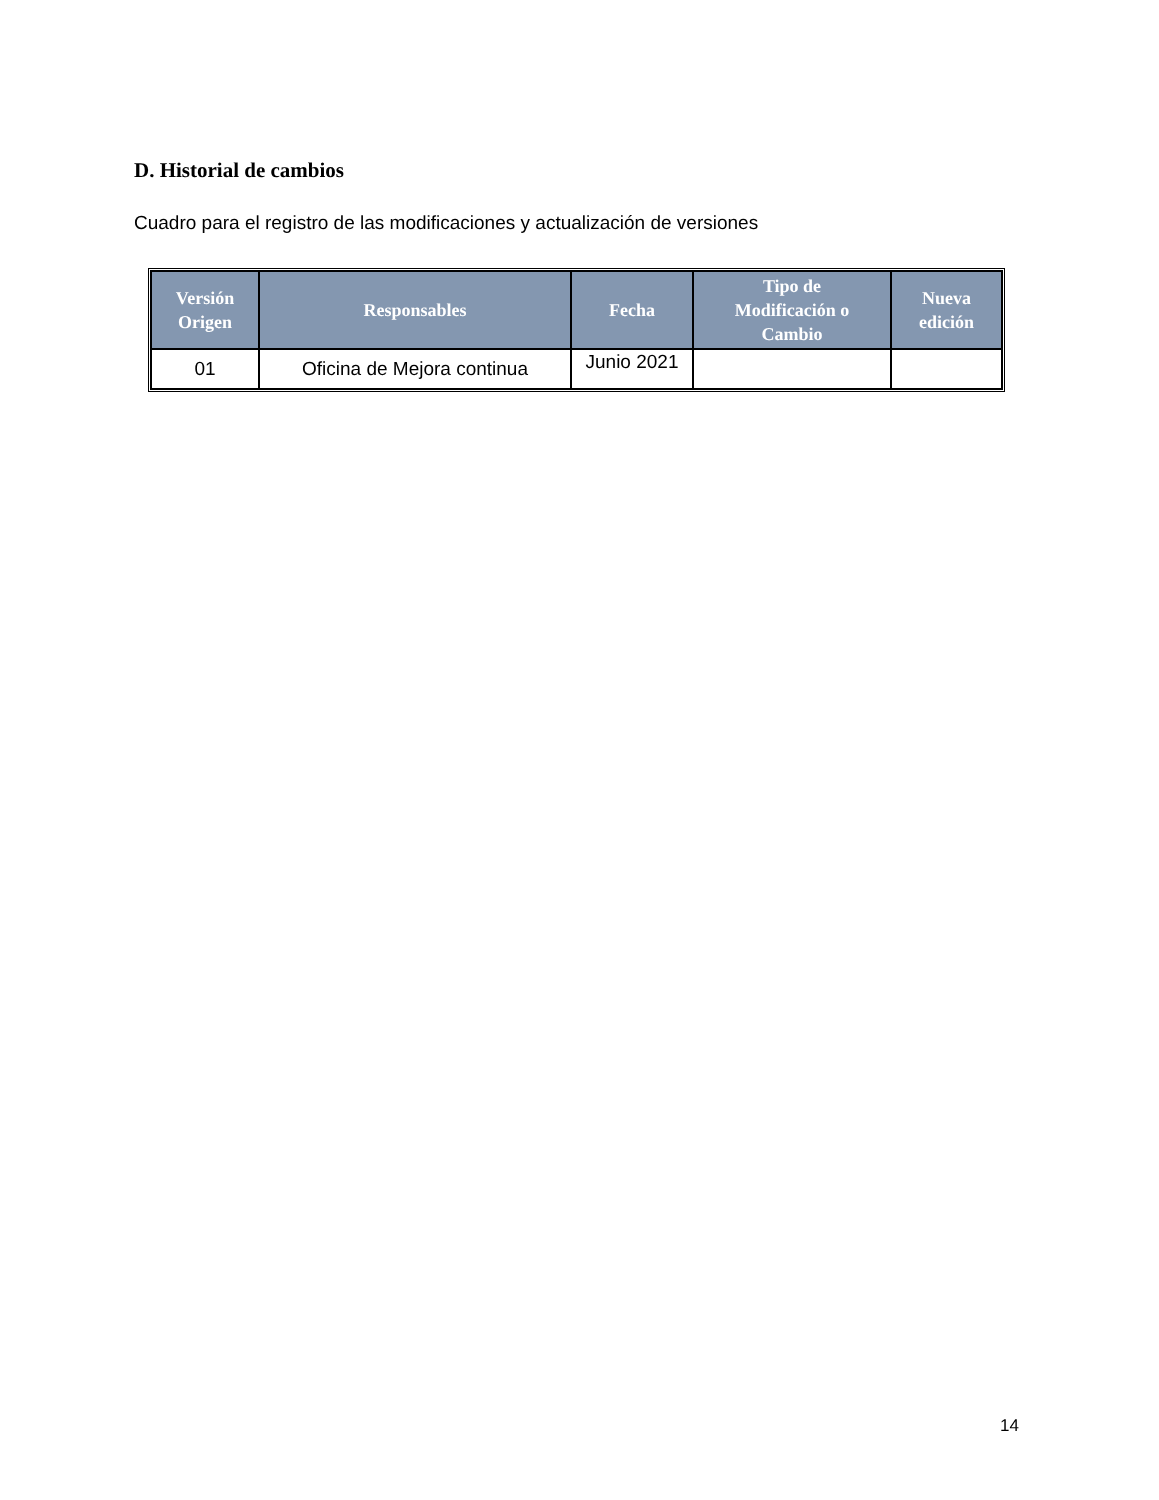D. Historial de cambios
Cuadro para el registro de las modificaciones y actualización de versiones
| Versión Origen | Responsables | Fecha | Tipo de Modificación o Cambio | Nueva edición |
| --- | --- | --- | --- | --- |
| 01 | Oficina de Mejora continua | Junio 2021 | | |
14